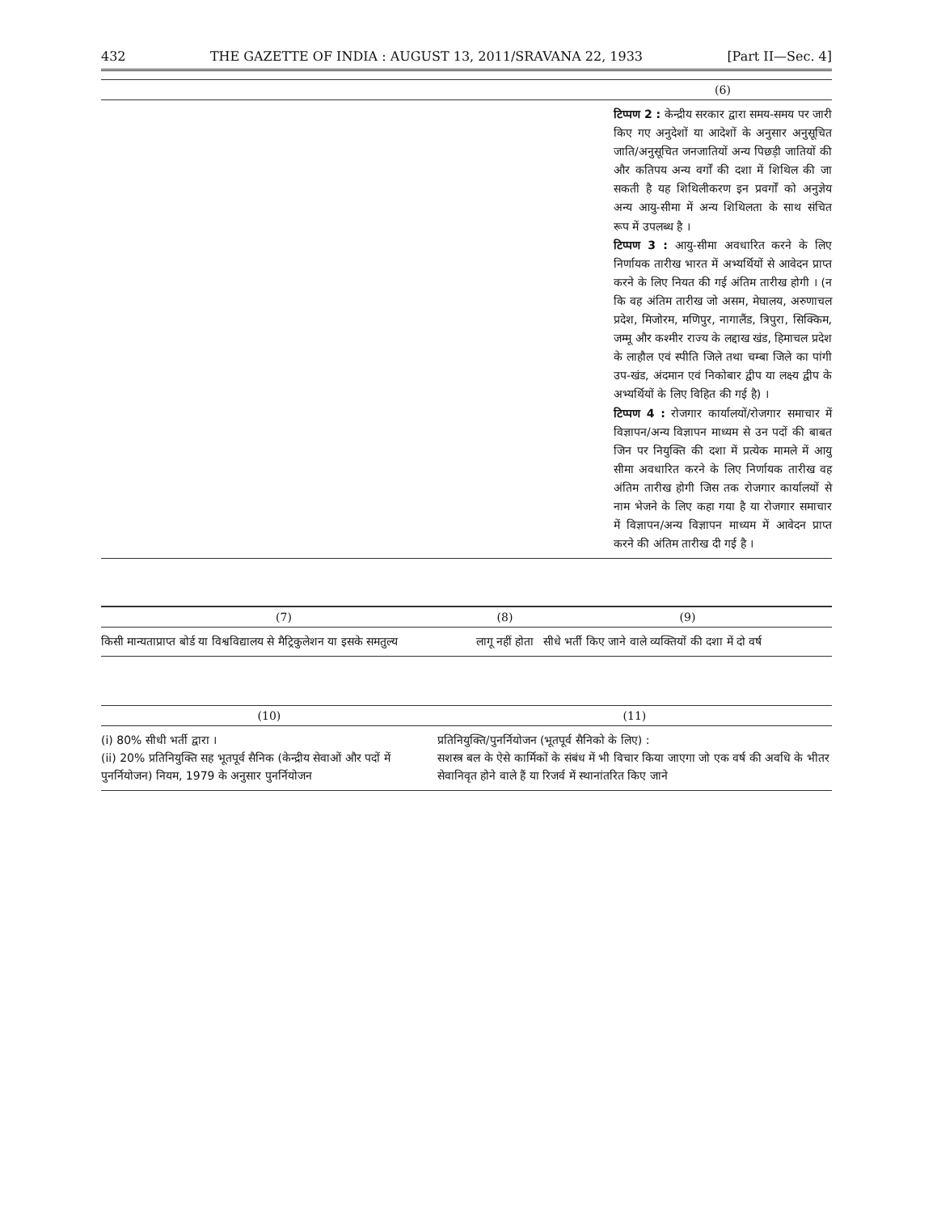432 THE GAZETTE OF INDIA : AUGUST 13, 2011/SRAVANA 22, 1933 [Part II—Sec. 4]
| | (6) |
| --- | --- |
| | टिप्पण 2 : केन्द्रीय सरकार द्वारा समय-समय पर जारी किए गए अनुदेशों या आदेशों के अनुसार अनुसूचित जाति/अनुसूचित जनजातियों अन्य पिछड़ी जातियों की और कतिपय अन्य वर्गों की दशा में शिथिल की जा सकती है यह शिथिलीकरण इन प्रवर्गों को अनुज्ञेय अन्य आयु-सीमा में अन्य शिथिलता के साथ संचित रूप में उपलब्ध है । टिप्पण 3 : आयु-सीमा अवधारित करने के लिए निर्णायक तारीख भारत में अभ्यर्थियों से आवेदन प्राप्त करने के लिए नियत की गई अंतिम तारीख होगी । (न कि वह अंतिम तारीख जो असम, मेघालय, अरुणाचल प्रदेश, मिजोरम, मणिपुर, नागालैंड, त्रिपुरा, सिक्किम, जम्मू और कश्मीर राज्य के लद्दाख खंड, हिमाचल प्रदेश के लाहौल एवं स्पीति जिले तथा चम्बा जिले का पांगी उप-खंड, अंदमान एवं निकोबार द्वीप या लक्ष्य द्वीप के अभ्यर्थियों के लिए विहित की गई है) । टिप्पण 4 : रोजगार कार्यालयों/रोजगार समाचार में विज्ञापन/अन्य विज्ञापन माध्यम से उन पदों की बाबत जिन पर नियुक्ति की दशा में प्रत्येक मामले में आयु सीमा अवधारित करने के लिए निर्णायक तारीख वह अंतिम तारीख होगी जिस तक रोजगार कार्यालयों से नाम भेजने के लिए कहा गया है या रोजगार समाचार में विज्ञापन/अन्य विज्ञापन माध्यम में आवेदन प्राप्त करने की अंतिम तारीख दी गई है । |
| (7) | (8) | (9) |
| --- | --- | --- |
| किसी मान्यताप्राप्त बोर्ड या विश्वविद्यालय से मैट्रिकुलेशन या इसके समतुल्य | लागू नहीं होता | सीधे भर्ती किए जाने वाले व्यक्तियों की दशा में दो वर्ष |
| (10) | (11) |
| --- | --- |
| (i) 80% सीधी भर्ती द्वारा । (ii) 20% प्रतिनियुक्ति सह भूतपूर्व सैनिक (केन्द्रीय सेवाओं और पदों में पुनर्नियोजन) नियम, 1979 के अनुसार पुनर्नियोजन | प्रतिनियुक्ति/पुनर्नियोजन (भूतपूर्व सैनिको के लिए) : सशस्त्र बल के ऐसे कार्मिकों के संबंध में भी विचार किया जाएगा जो एक वर्ष की अवधि के भीतर सेवानिवृत होने वाले हैं या रिजर्व में स्थानांतरित किए जाने |